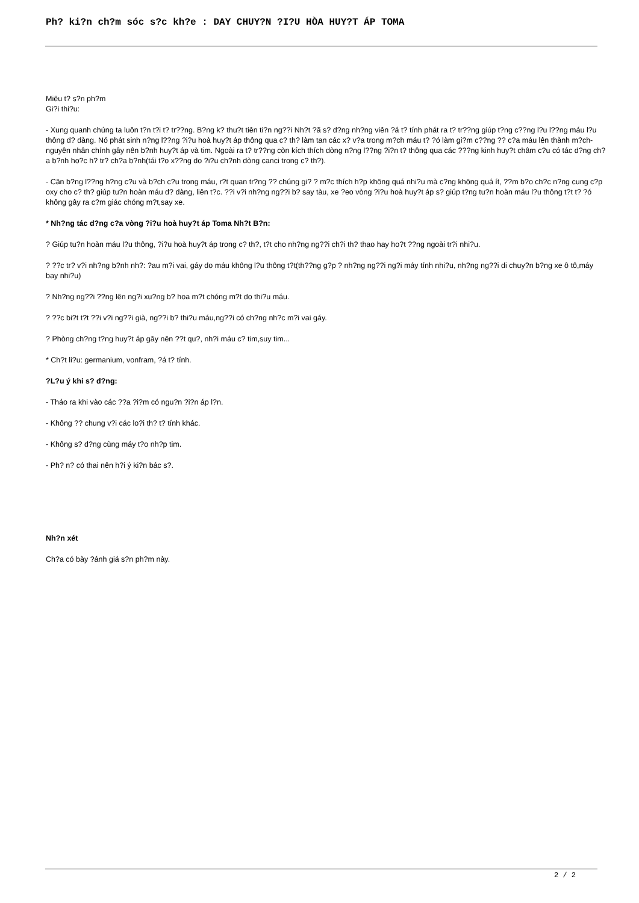Ph? ki?n ch?m sóc s?c kh?e : DAY CHUY?N ?I?U HÒA HUY?T ÁP TOMA
Miêu t? s?n ph?m
Gi?i thi?u:
- Xung quanh chúng ta luôn t?n t?i t? tr??ng. B?ng k? thu?t tiên ti?n ng??i Nh?t ?ã s? d?ng nh?ng viên ?á t? tính phát ra t? tr??ng giúp t?ng c??ng l?u l??ng máu l?u thông d? dàng. Nó phát sinh n?ng l??ng ?i?u hoà huy?t áp thông qua c? th? làm tan các x? v?a trong m?ch máu t? ?ó làm gi?m c??ng ?? c?a máu lên thành m?ch-nguyên nhân chính gây nên b?nh huy?t áp và tim. Ngoài ra t? tr??ng còn kích thích dòng n?ng l??ng ?i?n t? thông qua các ???ng kinh huy?t châm c?u có tác d?ng ch?a b?nh ho?c h? tr? ch?a b?nh(tái t?o x??ng do ?i?u ch?nh dòng canci trong c? th?).
- Cân b?ng l??ng h?ng c?u và b?ch c?u trong máu, r?t quan tr?ng ?? chúng gi? ? m?c thích h?p không quá nhi?u mà c?ng không quá ít, ??m b?o ch?c n?ng cung c?p oxy cho c? th? giúp tu?n hoàn máu d? dàng, liên t?c. ??i v?i nh?ng ng??i b? say tàu, xe ?eo vòng ?i?u hoà huy?t áp s? giúp t?ng tu?n hoàn máu l?u thông t?t t? ?ó không gây ra c?m giác chóng m?t,say xe.
* Nh?ng tác d?ng c?a vòng ?i?u hoà huy?t áp Toma Nh?t B?n:
? Giúp tu?n hoàn máu l?u thông, ?i?u hoà huy?t áp trong c? th?, t?t cho nh?ng ng??i ch?i th? thao hay ho?t ??ng ngoài tr?i nhi?u.
? ??c tr? v?i nh?ng b?nh nh?: ?au m?i vai, gáy do máu không l?u thông t?t(th??ng g?p ? nh?ng ng??i ng?i máy tính nhi?u, nh?ng ng??i di chuy?n b?ng xe ô tô,máy bay nhi?u)
? Nh?ng ng??i ??ng lên ng?i xu?ng b? hoa m?t chóng m?t do thi?u máu.
? ??c bi?t t?t ??i v?i ng??i già, ng??i b? thi?u máu,ng??i có ch?ng nh?c m?i vai gáy.
? Phòng ch?ng t?ng huy?t áp gây nên ??t qu?, nh?i máu c? tim,suy tim...
* Ch?t li?u: germanium, vonfram, ?á t? tính.
?L?u ý khi s? d?ng:
- Tháo ra khi vào các ??a ?i?m có ngu?n ?i?n áp l?n.
- Không ?? chung v?i các lo?i th? t? tính khác.
- Không s? d?ng cùng máy t?o nh?p tim.
- Ph? n? có thai nên h?i ý ki?n bác s?.
Nh?n xét
Ch?a có bày ?ánh giá s?n ph?m này.
2 / 2